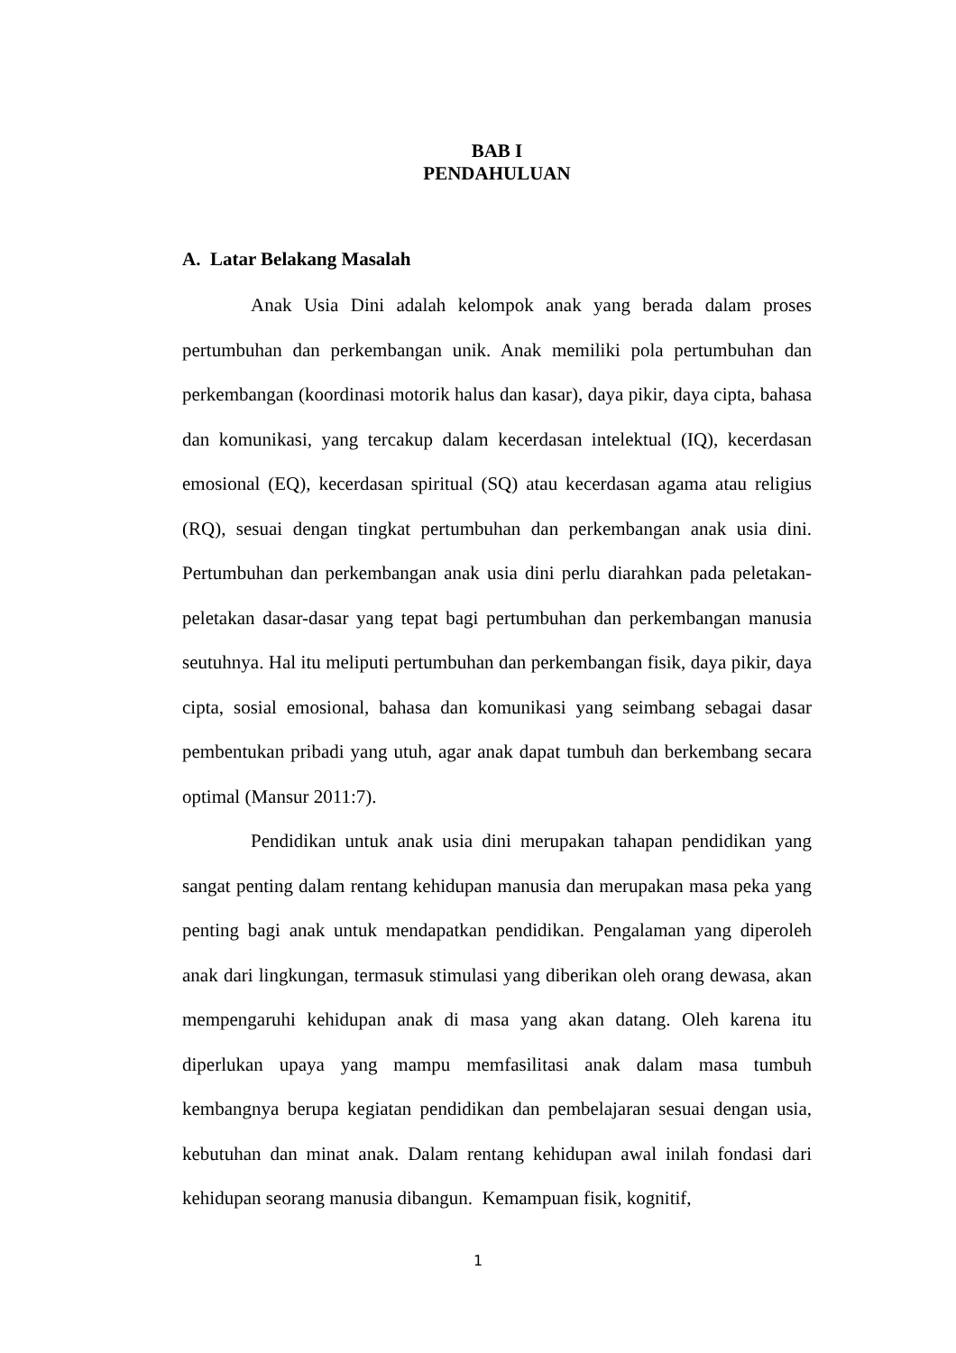BAB I
PENDAHULUAN
A. Latar Belakang Masalah
Anak Usia Dini adalah kelompok anak yang berada dalam proses pertumbuhan dan perkembangan unik. Anak memiliki pola pertumbuhan dan perkembangan (koordinasi motorik halus dan kasar), daya pikir, daya cipta, bahasa dan komunikasi, yang tercakup dalam kecerdasan intelektual (IQ), kecerdasan emosional (EQ), kecerdasan spiritual (SQ) atau kecerdasan agama atau religius (RQ), sesuai dengan tingkat pertumbuhan dan perkembangan anak usia dini. Pertumbuhan dan perkembangan anak usia dini perlu diarahkan pada peletakan-peletakan dasar-dasar yang tepat bagi pertumbuhan dan perkembangan manusia seutuhnya. Hal itu meliputi pertumbuhan dan perkembangan fisik, daya pikir, daya cipta, sosial emosional, bahasa dan komunikasi yang seimbang sebagai dasar pembentukan pribadi yang utuh, agar anak dapat tumbuh dan berkembang secara optimal (Mansur 2011:7).
Pendidikan untuk anak usia dini merupakan tahapan pendidikan yang sangat penting dalam rentang kehidupan manusia dan merupakan masa peka yang penting bagi anak untuk mendapatkan pendidikan. Pengalaman yang diperoleh anak dari lingkungan, termasuk stimulasi yang diberikan oleh orang dewasa, akan mempengaruhi kehidupan anak di masa yang akan datang. Oleh karena itu diperlukan upaya yang mampu memfasilitasi anak dalam masa tumbuh kembangnya berupa kegiatan pendidikan dan pembelajaran sesuai dengan usia, kebutuhan dan minat anak. Dalam rentang kehidupan awal inilah fondasi dari kehidupan seorang manusia dibangun. Kemampuan fisik, kognitif,
1